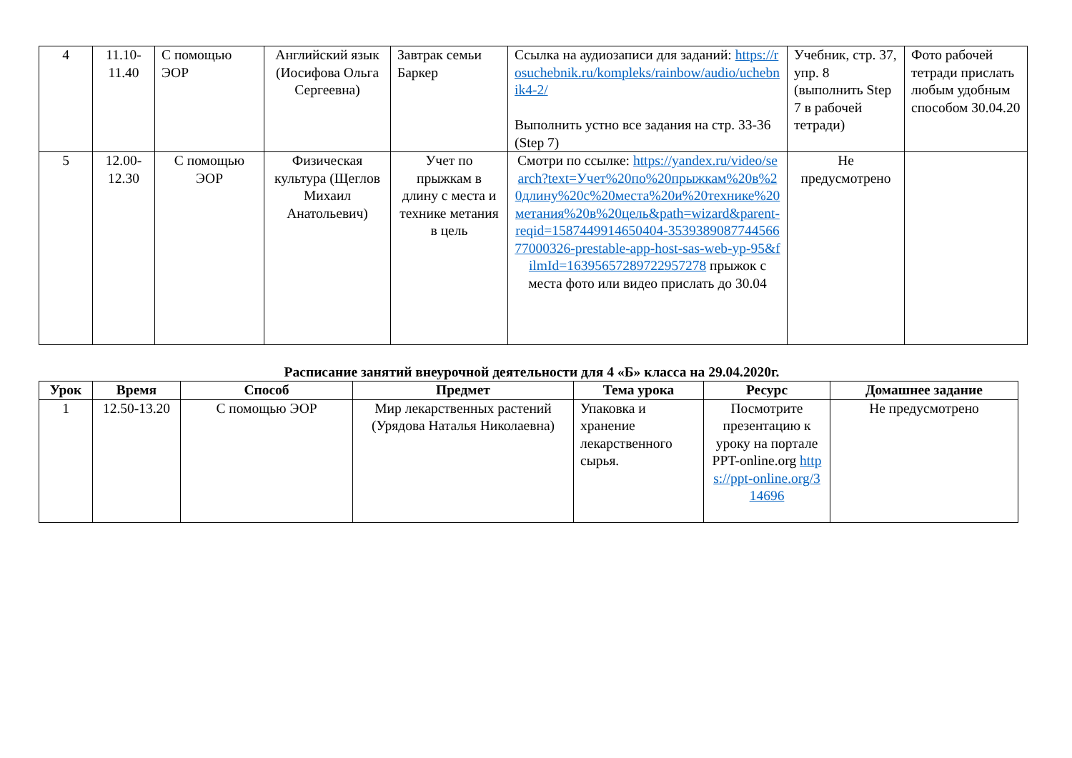| 4 | 11.10- 11.40 | С помощью ЭОР | Английский язык (Иосифова Ольга Сергеевна) | Завтрак семьи Баркер | Ссылка на аудиозаписи для заданий: https://rosuchebnik.ru/kompleks/rainbow/audio/uchebnik4-2/ Выполнить устно все задания на стр. 33-36 (Step 7) | Учебник, стр. 37, упр. 8 (выполнить Step 7 в рабочей тетради) | Фото рабочей тетради прислать любым удобным способом 30.04.20 |
| 5 | 12.00- 12.30 | С помощью ЭОР | Физическая культура (Щеглов Михаил Анатольевич) | Учет по прыжкам в длину с места и технике метания в цель | Смотри по ссылке: https://yandex.ru/video/search?text=Учет%20по%20прыжкам%20в%20длину%20с%20места%20и%20технике%20метания%20в%20цель&path=wizard&parent-reqid=1587449914650404-353938908774456677000326-prestable-app-host-sas-web-yp-95&filmId=16395657289722957278 прыжок с места фото или видео прислать до 30.04 | Не предусмотрено | |
Расписание занятий внеурочной деятельности для 4 «Б» класса на 29.04.2020г.
| Урок | Время | Способ | Предмет | Тема урока | Ресурс | Домашнее задание |
| --- | --- | --- | --- | --- | --- | --- |
| 1 | 12.50-13.20 | С помощью ЭОР | Мир лекарственных растений (Урядова Наталья Николаевна) | Упаковка и хранение лекарственного сырья. | Посмотрите презентацию к уроку на портале PPT-online.org https://ppt-online.org/314696 | Не предусмотрено |